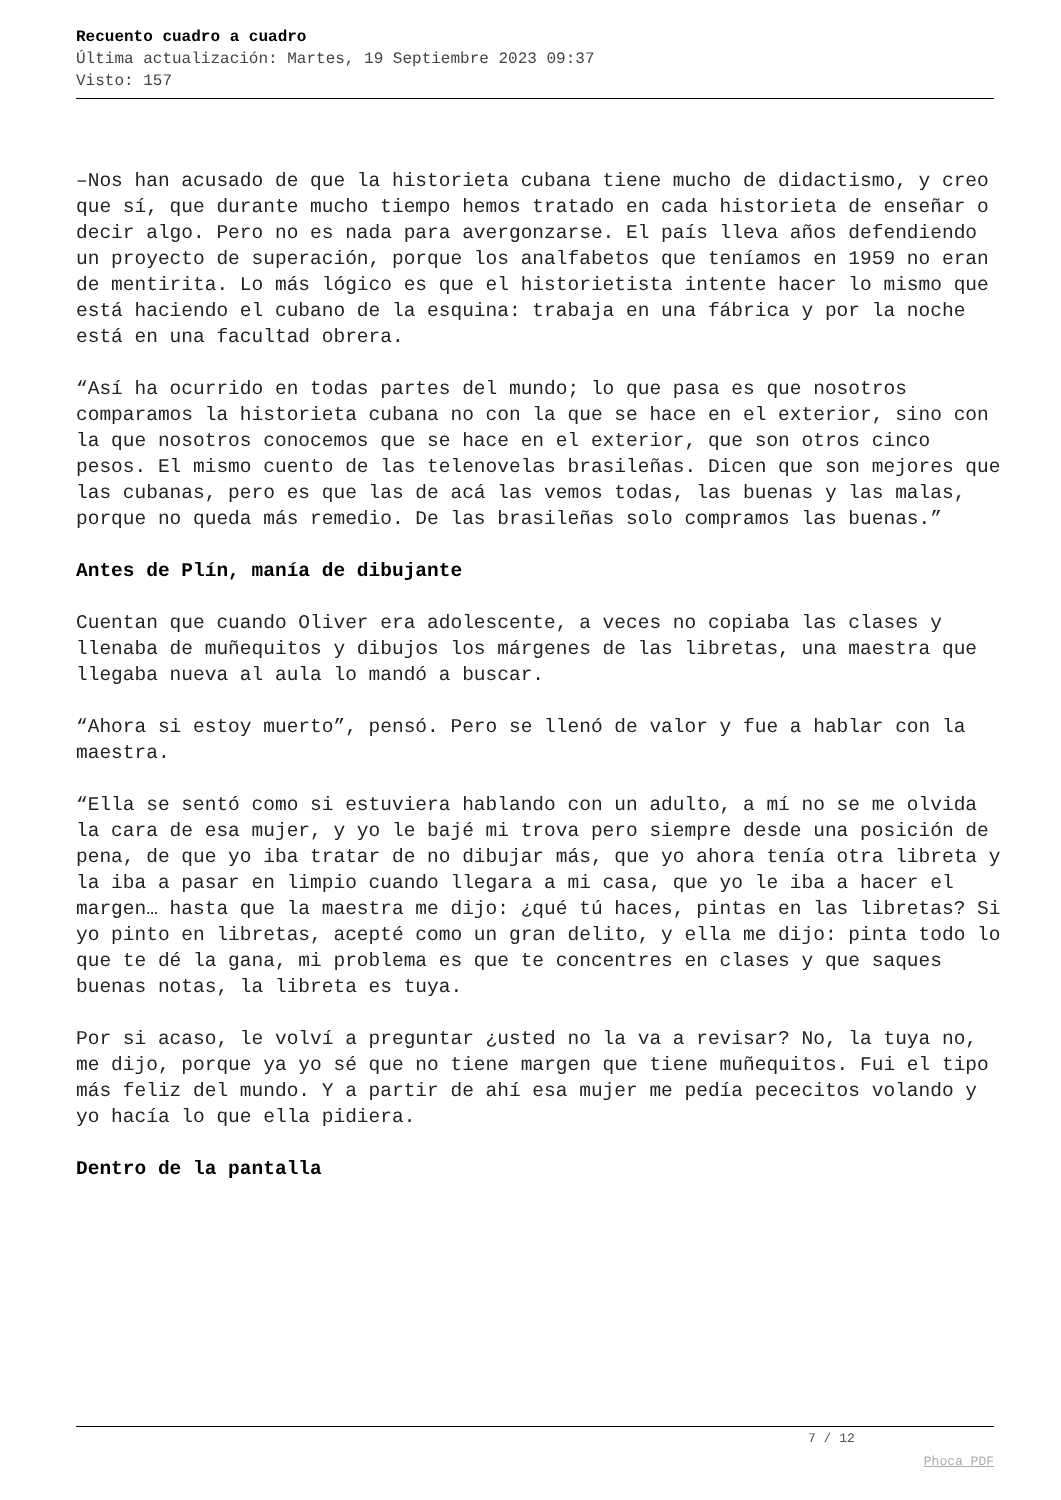Recuento cuadro a cuadro
Última actualización: Martes, 19 Septiembre 2023 09:37
Visto: 157
–Nos han acusado de que la historieta cubana tiene mucho de didactismo, y creo que sí, que durante mucho tiempo hemos tratado en cada historieta de enseñar o decir algo. Pero no es nada para avergonzarse. El país lleva años defendiendo un proyecto de superación, porque los analfabetos que teníamos en 1959 no eran de mentirita. Lo más lógico es que el historietista intente hacer lo mismo que está haciendo el cubano de la esquina: trabaja en una fábrica y por la noche está en una facultad obrera.
“Así ha ocurrido en todas partes del mundo; lo que pasa es que nosotros comparamos la historieta cubana no con la que se hace en el exterior, sino con la que nosotros conocemos que se hace en el exterior, que son otros cinco pesos. El mismo cuento de las telenovelas brasileñas. Dicen que son mejores que las cubanas, pero es que las de acá las vemos todas, las buenas y las malas, porque no queda más remedio. De las brasileñas solo compramos las buenas.”
Antes de Plín, manía de dibujante
Cuentan que cuando Oliver era adolescente, a veces no copiaba las clases y llenaba de muñequitos y dibujos los márgenes de las libretas, una maestra que llegaba nueva al aula lo mandó a buscar.
“Ahora si estoy muerto”, pensó. Pero se llenó de valor y fue a hablar con la maestra.
“Ella se sentó como si estuviera hablando con un adulto, a mí no se me olvida la cara de esa mujer, y yo le bajé mi trova pero siempre desde una posición de pena, de que yo iba tratar de no dibujar más, que yo ahora tenía otra libreta y la iba a pasar en limpio cuando llegara a mi casa, que yo le iba a hacer el margen… hasta que la maestra me dijo: ¿qué tú haces, pintas en las libretas? Si yo pinto en libretas, acepté como un gran delito, y ella me dijo: pinta todo lo que te dé la gana, mi problema es que te concentres en clases y que saques buenas notas, la libreta es tuya.
Por si acaso, le volví a preguntar ¿usted no la va a revisar? No, la tuya no, me dijo, porque ya yo sé que no tiene margen que tiene muñequitos. Fui el tipo más feliz del mundo. Y a partir de ahí esa mujer me pedía pececitos volando y yo hacía lo que ella pidiera.
Dentro de la pantalla
7 / 12
Phoca PDF